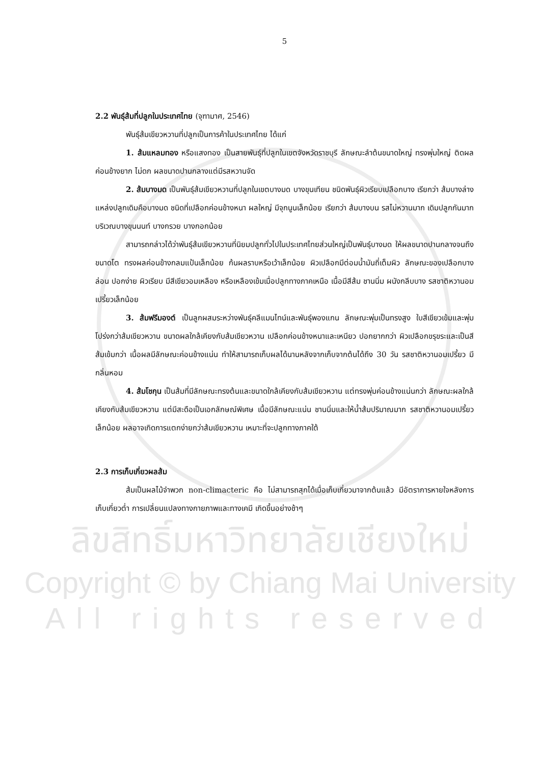ลิขสิทธิ์มหาวิทยาลัยเชียงใหม่
Copyright © by Chiang Mai University
All rights reserved
5
2.2 พันธุ์ส้มที่ปลูกในประเทศไทย (จุฑามาศ, 2546)
พันธุ์ส้มเขียวหวานที่ปลูกเป็นการค้าในประเทศไทย ได้แก่
1. ส้มแหลมทอง หรือแสงทอง เป็นสายพันธุ์ที่ปลูกในเขตจังหวัดราชบุรี ลักษณะลำต้นขนาดใหญ่ ทรงพุ่มใหญ่ ติดผลค่อนข้างยาก ไม่ดก ผลขนาดปานกลางแต่มีรสหวานจัด
2. ส้มบางมด เป็นพันธุ์ส้มเขียวหวานที่ปลูกในเขตบางมด บางขุนเทียน ชนิดพันธุ์ผิวเรียบเปลือกบาง เรียกว่า ส้มบางล่าง แหล่งปลูกเดิมคือบางมด ชนิดที่เปลือกค่อนข้างหนา ผลใหญ่ มีจุกนูนเล็กน้อย เรียกว่า ส้มบางบน รสไม่หวานมาก เดิมปลูกกันมากบริเวณบางขุนนนท์ บางกรวย บางกอกน้อย
สามารถกล่าวได้ว่าพันธุ์ส้มเขียวหวานที่นิยมปลูกทั่วไปในประเทศไทยส่วนใหญ่เป็นพันธุ์บางมด ให้ผลขนาดปานกลางจนถึงขนาดโต ทรงผลค่อนข้างกลมแป้นเล็กน้อย ก้นผลราบหรือเว้าเล็กน้อย ผิวเปลือกมีต่อมน้ำมันถี่เต็มผิว ลักษณะของเปลือกบาง ล่อน ปอกง่าย ผิวเรียบ มีสีเขียวอมเหลือง หรือเหลืองเข้มเมื่อปลูกทางภาคเหนือ เนื้อมีสีส้ม ชานนิ่ม ผนังกลีบบาง รสชาติหวานอมเปรี้ยวเล็กน้อย
3. ส้มฟรีมองต์ เป็นลูกผสมระหว่างพันธุ์คลีแมนไทน์และพันธุ์พองแกน ลักษณะพุ่มเป็นทรงสูง ใบสีเขียวเข้มและพุ่มโปร่งกว่าส้มเขียวหวาน ขนาดผลใกล้เคียงกับส้มเขียวหวาน เปลือกค่อนข้างหนาและเหนียว ปอกยากกว่า ผิวเปลือกขรุขระและเป็นสีส้มเข้มกว่า เนื้อผลมีลักษณะค่อนข้างแน่น ทำให้สามารถเก็บผลได้นานหลังจากเก็บจากต้นได้ถึง 30 วัน รสชาติหวานอมเปรี้ยว มีกลิ่นหอม
4. ส้มโชกุน เป็นส้มที่มีลักษณะทรงต้นและขนาดใกล้เคียงกับส้มเขียวหวาน แต่ทรงพุ่มค่อนข้างแน่นกว่า ลักษณะผลใกล้เคียงกับส้มเขียวหวาน แต่มีสะดือเป็นเอกลักษณ์พิเศษ เนื้อมีลักษณะแน่น ชานนิ่มและให้น้ำส้มปริมาณมาก รสชาติหวานอมเปรี้ยวเล็กน้อย ผลอาจเกิดการแตกง่ายกว่าส้มเขียวหวาน เหมาะที่จะปลูกทางภาคใต้
2.3 การเก็บเกี่ยวผลส้ม
ส้มเป็นผลไม้จำพวก non-climacteric คือ ไม่สามารถสุกได้เมื่อเก็บเกี่ยวมาจากต้นแล้ว มีอัตราการหายใจหลังการเก็บเกี่ยวต่ำ การเปลี่ยนแปลงทางกายภาพและทางเคมี เกิดขึ้นอย่างช้าๆ